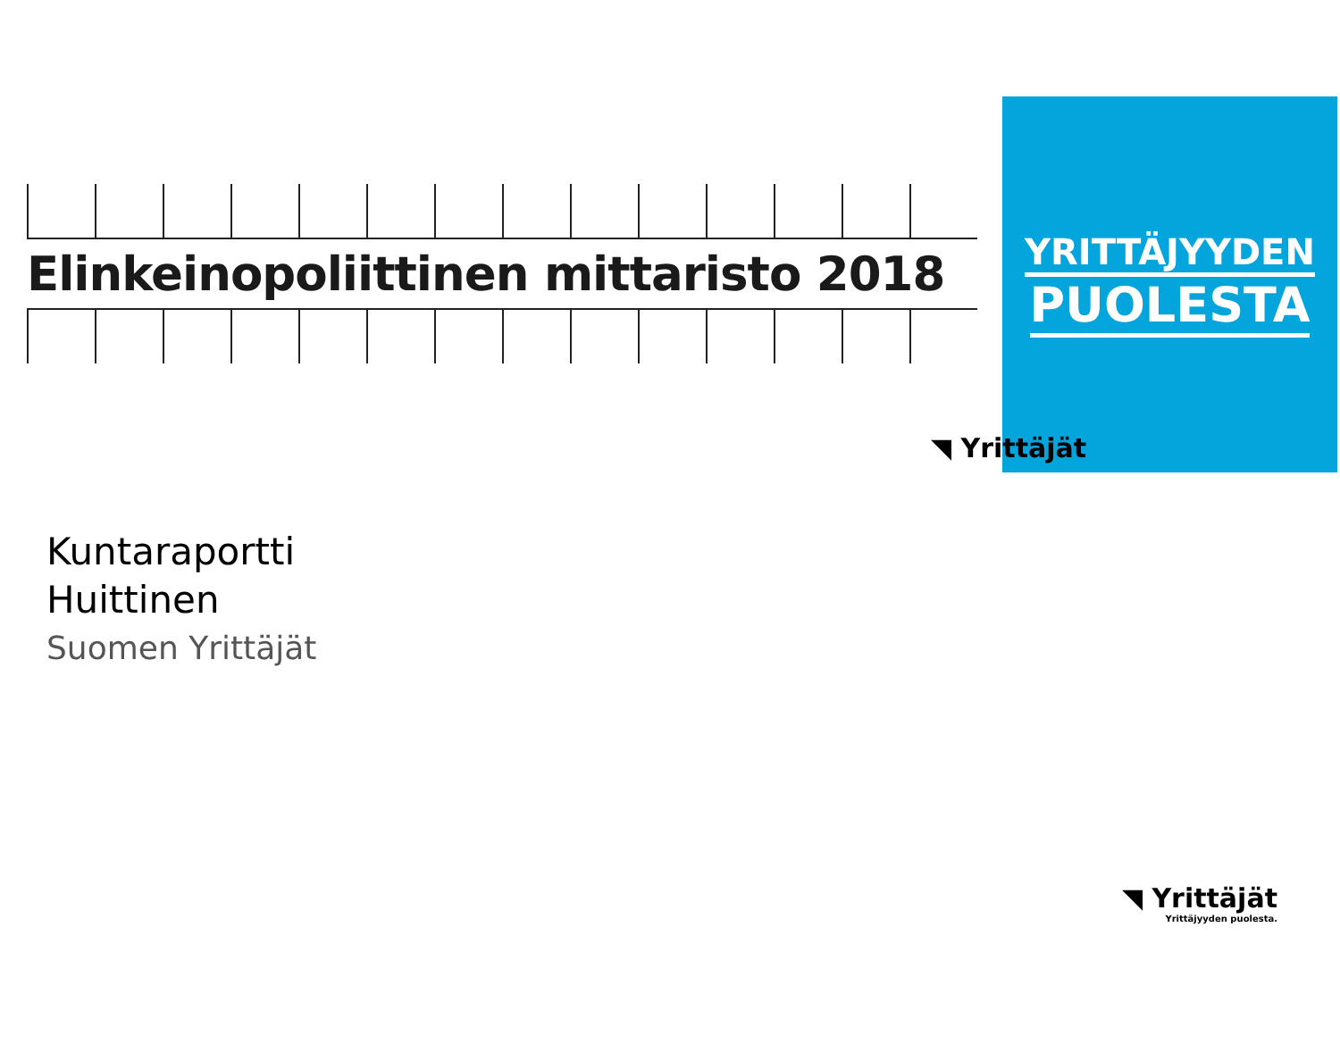Elinkeinopoliittinen mittaristo 2018
YRITTÄJYYDEN
PUOLESTA
◥ Yrittäjät
Kuntaraportti
Huittinen
Suomen Yrittäjät
◥ Yrittäjät
Yrittäjyyden puolesta.